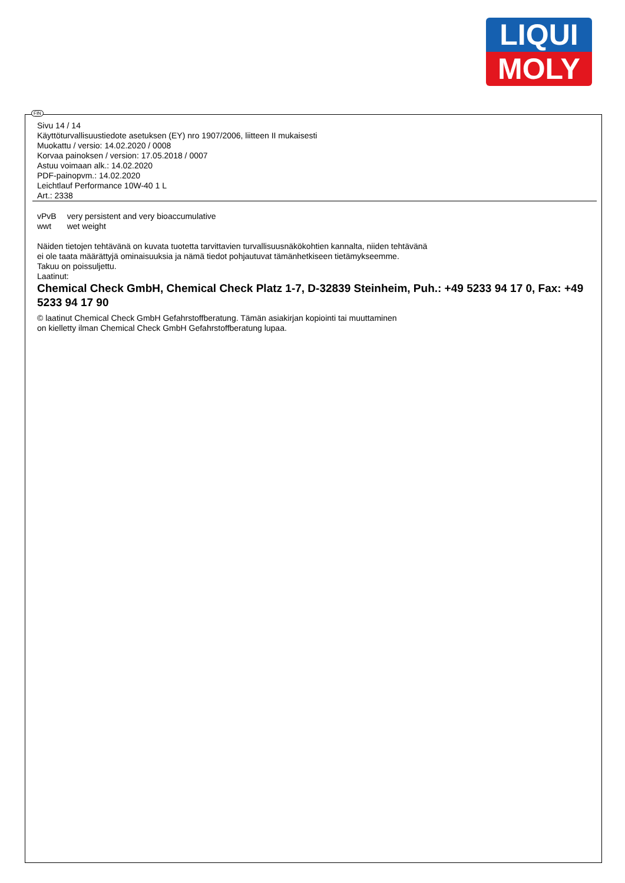LIQUI
MOLY
FIN
Sivu 14 / 14
Käyttöturvallisuustiedote asetuksen (EY) nro 1907/2006, liitteen II mukaisesti
Muokattu / versio: 14.02.2020 / 0008
Korvaa painoksen / version: 17.05.2018 / 0007
Astuu voimaan alk.: 14.02.2020
PDF-painopvm.: 14.02.2020
Leichtlauf Performance 10W-40 1 L
Art.: 2338
| vPvB | very persistent and very bioaccumulative |
| wwt | wet weight |
Näiden tietojen tehtävänä on kuvata tuotetta tarvittavien turvallisuusnäkökohtien kannalta, niiden tehtävänä
ei ole taata määrättyjä ominaisuuksia ja nämä tiedot pohjautuvat tämänhetkiseen tietämykseemme.
Takuu on poissuljettu.
Laatinut:
Chemical Check GmbH, Chemical Check Platz 1-7, D-32839 Steinheim, Puh.: +49 5233 94 17 0, Fax: +49 5233 94 17 90
© laatinut Chemical Check GmbH Gefahrstoffberatung. Tämän asiakirjan kopiointi tai muuttaminen
on kielletty ilman Chemical Check GmbH Gefahrstoffberatung lupaa.